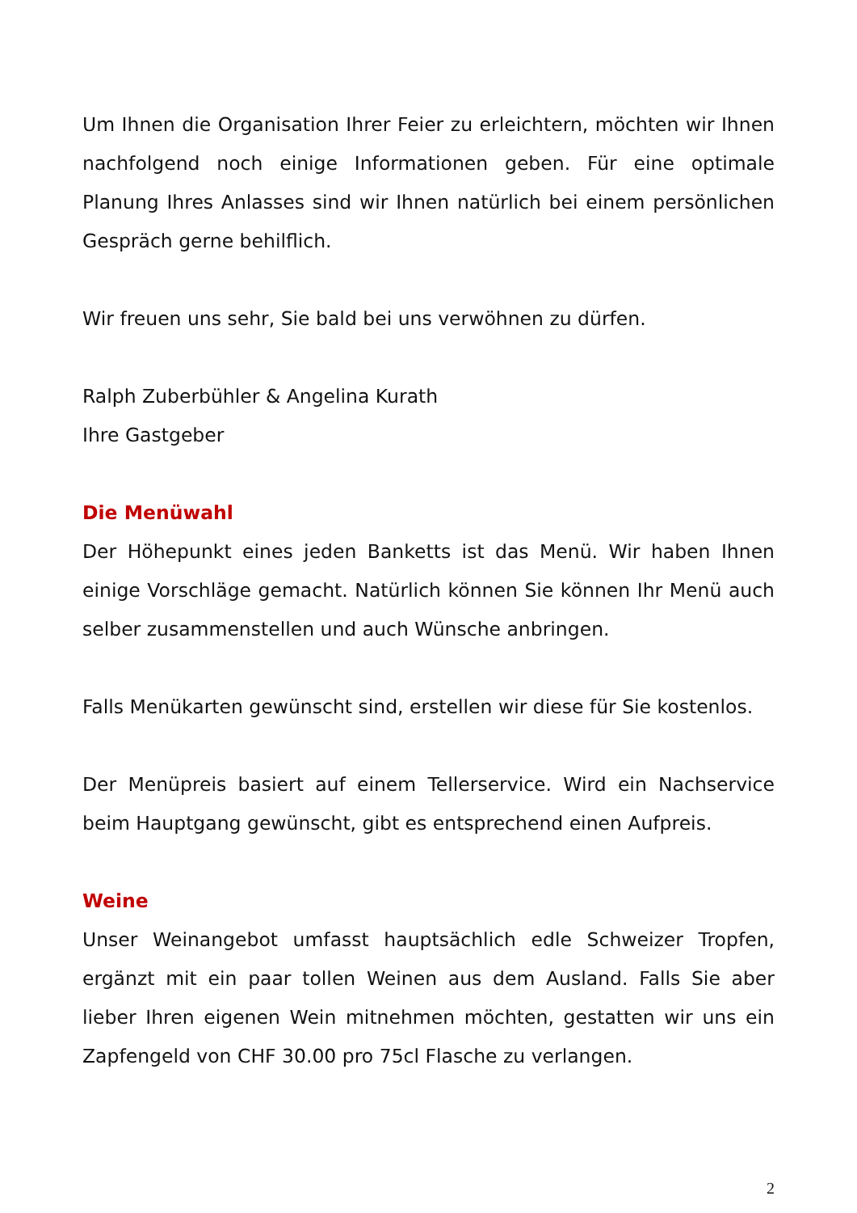Um Ihnen die Organisation Ihrer Feier zu erleichtern, möchten wir Ihnen nachfolgend noch einige Informationen geben. Für eine optimale Planung Ihres Anlasses sind wir Ihnen natürlich bei einem persönlichen Gespräch gerne behilflich.
Wir freuen uns sehr, Sie bald bei uns verwöhnen zu dürfen.
Ralph Zuberbühler & Angelina Kurath
Ihre Gastgeber
Die Menüwahl
Der Höhepunkt eines jeden Banketts ist das Menü. Wir haben Ihnen einige Vorschläge gemacht. Natürlich können Sie können Ihr Menü auch selber zusammenstellen und auch Wünsche anbringen.
Falls Menükarten gewünscht sind, erstellen wir diese für Sie kostenlos.
Der Menüpreis basiert auf einem Tellerservice. Wird ein Nachservice beim Hauptgang gewünscht, gibt es entsprechend einen Aufpreis.
Weine
Unser Weinangebot umfasst hauptsächlich edle Schweizer Tropfen, ergänzt mit ein paar tollen Weinen aus dem Ausland. Falls Sie aber lieber Ihren eigenen Wein mitnehmen möchten, gestatten wir uns ein Zapfengeld von CHF 30.00 pro 75cl Flasche zu verlangen.
2